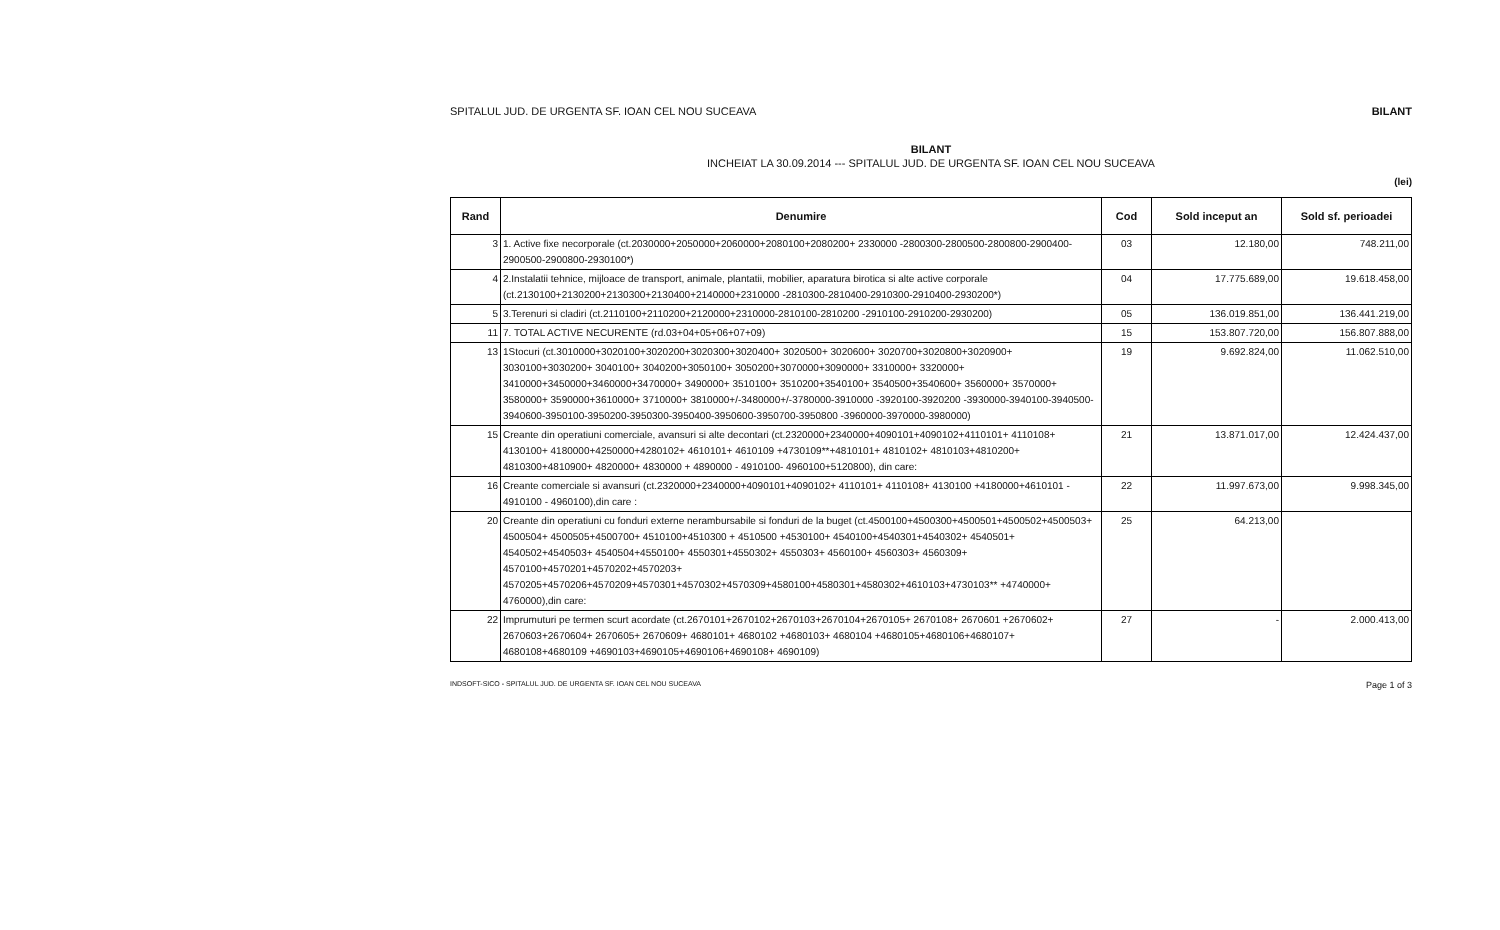SPITALUL JUD. DE URGENTA SF. IOAN CEL NOU SUCEAVA BILANT
BILANT
INCHEIAT LA 30.09.2014 --- SPITALUL JUD. DE URGENTA SF. IOAN CEL NOU SUCEAVA
(lei)
| Rand | Denumire | Cod | Sold inceput an | Sold sf. perioadei |
| --- | --- | --- | --- | --- |
| 3 | 1. Active fixe necorporale (ct.2030000+2050000+2060000+2080100+2080200+ 2330000 -2800300-2800500-2800800-2900400-2900500-2900800-2930100*) | 03 | 12.180,00 | 748.211,00 |
| 4 | 2.Instalatii tehnice, mijloace de transport, animale, plantatii, mobilier, aparatura birotica si alte active corporale (ct.2130100+2130200+2130300+2130400+2140000+2310000 -2810300-2810400-2910300-2910400-2930200*) | 04 | 17.775.689,00 | 19.618.458,00 |
| 5 | 3.Terenuri si cladiri (ct.2110100+2110200+2120000+2310000-2810100-2810200 -2910100-2910200-2930200) | 05 | 136.019.851,00 | 136.441.219,00 |
| 11 | 7. TOTAL ACTIVE NECURENTE (rd.03+04+05+06+07+09) | 15 | 153.807.720,00 | 156.807.888,00 |
| 13 | 1Stocuri (ct.3010000+3020100+3020200+3020300+3020400+ 3020500+ 3020600+ 3020700+3020800+3020900+ 3030100+3030200+ 3040100+ 3040200+3050100+ 3050200+3070000+3090000+ 3310000+ 3320000+ 3410000+3450000+3460000+3470000+ 3490000+ 3510100+ 3510200+3540100+ 3540500+3540600+ 3560000+ 3570000+ 3580000+ 3590000+3610000+ 3710000+ 3810000+/-3480000+/-3780000-3910000 -3920100-3920200 -3930000-3940100-3940500-3940600-3950100-3950200-3950300-3950400-3950600-3950700-3950800 -3960000-3970000-3980000) | 19 | 9.692.824,00 | 11.062.510,00 |
| 15 | Creante din operatiuni comerciale, avansuri si alte decontari (ct.2320000+2340000+4090101+4090102+4110101+ 4110108+ 4130100+ 4180000+4250000+4280102+ 4610101+ 4610109 +4730109**+4810101+ 4810102+ 4810103+4810200+ 4810300+4810900+ 4820000+ 4830000 + 4890000 - 4910100- 4960100+5120800), din care: | 21 | 13.871.017,00 | 12.424.437,00 |
| 16 | Creante comerciale si avansuri (ct.2320000+2340000+4090101+4090102+ 4110101+ 4110108+ 4130100 +4180000+4610101 - 4910100 - 4960100),din care : | 22 | 11.997.673,00 | 9.998.345,00 |
| 20 | Creante din operatiuni cu fonduri externe nerambursabile si fonduri de la buget (ct.4500100+4500300+4500501+4500502+4500503+ 4500504+ 4500505+4500700+ 4510100+4510300 + 4510500 +4530100+ 4540100+4540301+4540302+ 4540501+ 4540502+4540503+ 4540504+4550100+ 4550301+4550302+ 4550303+ 4560100+ 4560303+ 4560309+ 4570100+4570201+4570202+4570203+ 4570205+4570206+4570209+4570301+4570302+4570309+4580100+4580301+4580302+4610103+4730103** +4740000+ 4760000),din care: | 25 | 64.213,00 | |
| 22 | Imprumuturi pe termen scurt acordate (ct.2670101+2670102+2670103+2670104+2670105+ 2670108+ 2670601 +2670602+ 2670603+2670604+ 2670605+ 2670609+ 4680101+ 4680102 +4680103+ 4680104 +4680105+4680106+4680107+ 4680108+4680109 +4690103+4690105+4690106+4690108+ 4690109) | 27 | - | 2.000.413,00 |
INDSOFT-SICO - SPITALUL JUD. DE URGENTA SF. IOAN CEL NOU SUCEAVA Page 1 of 3